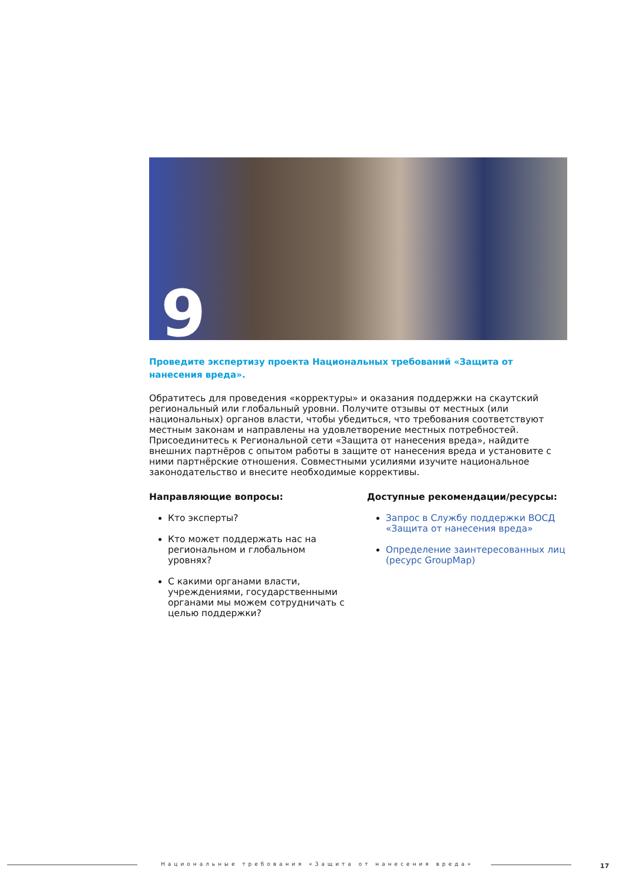9
Проведите экспертизу проекта Национальных требований «Защита от нанесения вреда».
Обратитесь для проведения «корректуры» и оказания поддержки на скаутский региональный или глобальный уровни. Получите отзывы от местных (или национальных) органов власти, чтобы убедиться, что требования соответствуют местным законам и направлены на удовлетворение местных потребностей. Присоединитесь к Региональной сети «Защита от нанесения вреда», найдите внешних партнёров с опытом работы в защите от нанесения вреда и установите с ними партнёрские отношения. Совместными усилиями изучите национальное законодательство и внесите необходимые коррективы.
Направляющие вопросы:
Кто эксперты?
Кто может поддержать нас на региональном и глобальном уровнях?
С какими органами власти, учреждениями, государственными органами мы можем сотрудничать с целью поддержки?
Доступные рекомендации/ресурсы:
Запрос в Службу поддержки ВОСД «Защита от нанесения вреда»
Определение заинтересованных лиц (ресурс GroupMap)
Национальные требования «Защита от нанесения вреда»
17